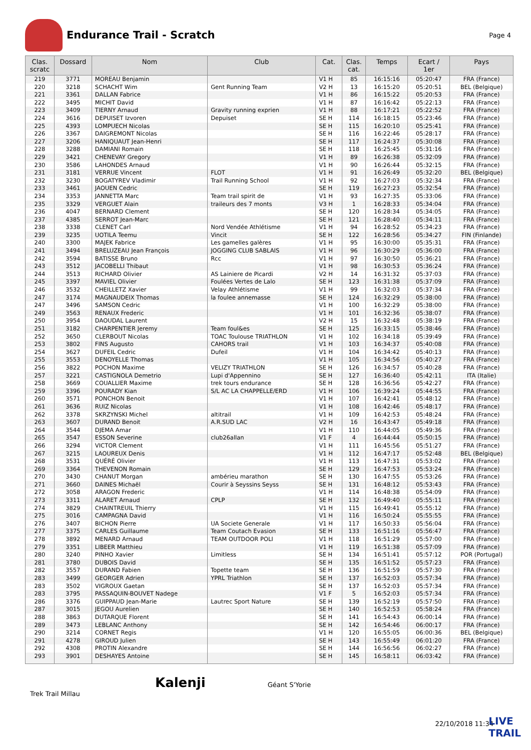Endurance Trail - Scratch
Page 4
| Clas. scratc | Dossard | Nom | Club | Cat. | Clas. cat. | Temps | Ecart / 1er | Pays |
| --- | --- | --- | --- | --- | --- | --- | --- | --- |
| 219 | 3771 | MOREAU Benjamin | | V1 H | 85 | 16:15:16 | 05:20:47 | FRA (France) |
| 220 | 3218 | SCHACHT Wim | Gent Running Team | V2 H | 13 | 16:15:20 | 05:20:51 | BEL (Belgique) |
| 221 | 3361 | DALLAN Fabrice | | V1 H | 86 | 16:15:22 | 05:20:53 | FRA (France) |
| 222 | 3495 | MICHIT David | | V1 H | 87 | 16:16:42 | 05:22:13 | FRA (France) |
| 223 | 3409 | TIERNY Arnaud | Gravity running exprien | V1 H | 88 | 16:17:21 | 05:22:52 | FRA (France) |
| 224 | 3616 | DEPUISET Izvoren | Depuiset | SE H | 114 | 16:18:15 | 05:23:46 | FRA (France) |
| 225 | 4393 | LOMPUECH Nicolas | | SE H | 115 | 16:20:10 | 05:25:41 | FRA (France) |
| 226 | 3367 | DAIGREMONT Nicolas | | SE H | 116 | 16:22:46 | 05:28:17 | FRA (France) |
| 227 | 3206 | HANIQUAUT Jean-Henri | | SE H | 117 | 16:24:37 | 05:30:08 | FRA (France) |
| 228 | 3288 | DAMIANI Romain | | SE H | 118 | 16:25:45 | 05:31:16 | FRA (France) |
| 229 | 3421 | CHENEVAY Gregory | | V1 H | 89 | 16:26:38 | 05:32:09 | FRA (France) |
| 230 | 3586 | LAHONDES Arnaud | | V1 H | 90 | 16:26:44 | 05:32:15 | FRA (France) |
| 231 | 3181 | VERRUE Vincent | FLOT | V1 H | 91 | 16:26:49 | 05:32:20 | BEL (Belgique) |
| 232 | 3230 | BOGATYREV Vladimir | Trail Running School | V1 H | 92 | 16:27:03 | 05:32:34 | FRA (France) |
| 233 | 3461 | JAOUEN Cedric | | SE H | 119 | 16:27:23 | 05:32:54 | FRA (France) |
| 234 | 3353 | JANNETTA Marc | Team trail spirit de | V1 H | 93 | 16:27:35 | 05:33:06 | FRA (France) |
| 235 | 3329 | VERGUET Alain | traileurs des 7 monts | V3 H | 1 | 16:28:33 | 05:34:04 | FRA (France) |
| 236 | 4047 | BERNARD Clement | | SE H | 120 | 16:28:34 | 05:34:05 | FRA (France) |
| 237 | 4385 | SERROT Jean-Marc | | SE H | 121 | 16:28:40 | 05:34:11 | FRA (France) |
| 238 | 3338 | CLENET Carl | Nord Vendée Athlétisme | V1 H | 94 | 16:28:52 | 05:34:23 | FRA (France) |
| 239 | 3235 | UOTILA Teemu | Vincit | SE H | 122 | 16:28:56 | 05:34:27 | FIN (Finlande) |
| 240 | 3300 | MAJEK Fabrice | Les gamelles galères | V1 H | 95 | 16:30:00 | 05:35:31 | FRA (France) |
| 241 | 3494 | BRELUZEAU Jean François | JOGGING CLUB SABLAIS | V1 H | 96 | 16:30:29 | 05:36:00 | FRA (France) |
| 242 | 3594 | BATISSE Bruno | Rcc | V1 H | 97 | 16:30:50 | 05:36:21 | FRA (France) |
| 243 | 3512 | JACOBELLI Thibaut | | V1 H | 98 | 16:30:53 | 05:36:24 | FRA (France) |
| 244 | 3513 | RICHARD Olivier | AS Lainiere de Picardi | V2 H | 14 | 16:31:32 | 05:37:03 | FRA (France) |
| 245 | 3397 | MAVIEL Olivier | Foulées Vertes de Lalo | SE H | 123 | 16:31:38 | 05:37:09 | FRA (France) |
| 246 | 3532 | CHEILLETZ Xavier | Velay Athlétisme | V1 H | 99 | 16:32:03 | 05:37:34 | FRA (France) |
| 247 | 3174 | MAGNAUDEIX Thomas | la foulee annemasse | SE H | 124 | 16:32:29 | 05:38:00 | FRA (France) |
| 247 | 3496 | SAMSON Cedric | | V1 H | 100 | 16:32:29 | 05:38:00 | FRA (France) |
| 249 | 3563 | RENAUX Frederic | | V1 H | 101 | 16:32:36 | 05:38:07 | FRA (France) |
| 250 | 3954 | DAOUDAL Laurent | | V2 H | 15 | 16:32:48 | 05:38:19 | FRA (France) |
| 251 | 3182 | CHARPENTIER Jeremy | Team foul&es | SE H | 125 | 16:33:15 | 05:38:46 | FRA (France) |
| 252 | 3650 | CLERBOUT Nicolas | TOAC Toulouse TRIATHLON | V1 H | 102 | 16:34:18 | 05:39:49 | FRA (France) |
| 253 | 3802 | FINS Augusto | CAHORS trail | V1 H | 103 | 16:34:37 | 05:40:08 | FRA (France) |
| 254 | 3627 | DUFEIL Cedric | Dufeil | V1 H | 104 | 16:34:42 | 05:40:13 | FRA (France) |
| 255 | 3553 | DENOYELLE Thomas | | V1 H | 105 | 16:34:56 | 05:40:27 | FRA (France) |
| 256 | 3822 | POCHON Maxime | VELIZY TRIATHLON | SE H | 126 | 16:34:57 | 05:40:28 | FRA (France) |
| 257 | 3221 | CASTIGNOLA Demetrio | Lupi d'Appennino | SE H | 127 | 16:36:40 | 05:42:11 | ITA (Italie) |
| 258 | 3669 | COUALLIER Maxime | trek tours endurance | SE H | 128 | 16:36:56 | 05:42:27 | FRA (France) |
| 259 | 3396 | POURADY Kian | S/L AC LA CHAPPELLE/ERD | V1 H | 106 | 16:39:24 | 05:44:55 | FRA (France) |
| 260 | 3571 | PONCHON Benoit | | V1 H | 107 | 16:42:41 | 05:48:12 | FRA (France) |
| 261 | 3636 | RUIZ Nicolas | | V1 H | 108 | 16:42:46 | 05:48:17 | FRA (France) |
| 262 | 3378 | SKRZYNSKI Michel | altitrail | V1 H | 109 | 16:42:53 | 05:48:24 | FRA (France) |
| 263 | 3607 | DURAND Benoit | A.R.SUD LAC | V2 H | 16 | 16:43:47 | 05:49:18 | FRA (France) |
| 264 | 3544 | DJEMA Amar | | V1 H | 110 | 16:44:05 | 05:49:36 | FRA (France) |
| 265 | 3547 | ESSON Severine | club26allan | V1 F | 4 | 16:44:44 | 05:50:15 | FRA (France) |
| 266 | 3294 | VICTOR Clement | | V1 H | 111 | 16:45:56 | 05:51:27 | FRA (France) |
| 267 | 3215 | LAOUREUX Denis | | V1 H | 112 | 16:47:17 | 05:52:48 | BEL (Belgique) |
| 268 | 3531 | QUÉRÉ Olivier | | V1 H | 113 | 16:47:31 | 05:53:02 | FRA (France) |
| 269 | 3364 | THEVENON Romain | | SE H | 129 | 16:47:53 | 05:53:24 | FRA (France) |
| 270 | 3430 | CHANUT Morgan | ambérieu marathon | SE H | 130 | 16:47:55 | 05:53:26 | FRA (France) |
| 271 | 3660 | DAINES Michaël | Courir à Seyssins Seyss | SE H | 131 | 16:48:12 | 05:53:43 | FRA (France) |
| 272 | 3058 | ARAGON Frederic | | V1 H | 114 | 16:48:38 | 05:54:09 | FRA (France) |
| 273 | 3311 | ALARET Arnaud | CPLP | SE H | 132 | 16:49:40 | 05:55:11 | FRA (France) |
| 274 | 3829 | CHAINTREUIL Thierry | | V1 H | 115 | 16:49:41 | 05:55:12 | FRA (France) |
| 275 | 3016 | CAMPAGNA David | | V1 H | 116 | 16:50:24 | 05:55:55 | FRA (France) |
| 276 | 3407 | BICHON Pierre | UA Societe Generale | V1 H | 117 | 16:50:33 | 05:56:04 | FRA (France) |
| 277 | 3375 | CARLES Guillaume | Team Coutach Evasion | SE H | 133 | 16:51:16 | 05:56:47 | FRA (France) |
| 278 | 3892 | MENARD Arnaud | TEAM OUTDOOR POLI | V1 H | 118 | 16:51:29 | 05:57:00 | FRA (France) |
| 279 | 3351 | LIBEER Matthieu | | V1 H | 119 | 16:51:38 | 05:57:09 | FRA (France) |
| 280 | 3240 | PINHO Xavier | Limitless | SE H | 134 | 16:51:41 | 05:57:12 | POR (Portugal) |
| 281 | 3780 | DUBOIS David | | SE H | 135 | 16:51:52 | 05:57:23 | FRA (France) |
| 282 | 3557 | DURAND Fabien | Topette team | SE H | 136 | 16:51:59 | 05:57:30 | FRA (France) |
| 283 | 3499 | GEORGER Adrien | YPRL Triathlon | SE H | 137 | 16:52:03 | 05:57:34 | FRA (France) |
| 283 | 3502 | VIGROUX Gaetan | | SE H | 137 | 16:52:03 | 05:57:34 | FRA (France) |
| 283 | 3795 | PASSAQUIN-BOUVET Nadege | | V1 F | 5 | 16:52:03 | 05:57:34 | FRA (France) |
| 286 | 3376 | GUIPPAUD Jean-Marie | Lautrec Sport Nature | SE H | 139 | 16:52:19 | 05:57:50 | FRA (France) |
| 287 | 3015 | JEGOU Aurelien | | SE H | 140 | 16:52:53 | 05:58:24 | FRA (France) |
| 288 | 3863 | DUTARQUE Florent | | SE H | 141 | 16:54:43 | 06:00:14 | FRA (France) |
| 289 | 3473 | LEBLANC Anthony | | SE H | 142 | 16:54:46 | 06:00:17 | FRA (France) |
| 290 | 3214 | CORNET Regis | | V1 H | 120 | 16:55:05 | 06:00:36 | BEL (Belgique) |
| 291 | 4278 | GIROUD Julien | | SE H | 143 | 16:55:49 | 06:01:20 | FRA (France) |
| 292 | 4308 | PROTIN Alexandre | | SE H | 144 | 16:56:56 | 06:02:27 | FRA (France) |
| 293 | 3901 | DESHAYES Antoine | | SE H | 145 | 16:58:11 | 06:03:42 | FRA (France) |
Kalenji Géant S'Yorie
Trek Trail Millau
22/10/2018 11:34
LIVE
TRAIL